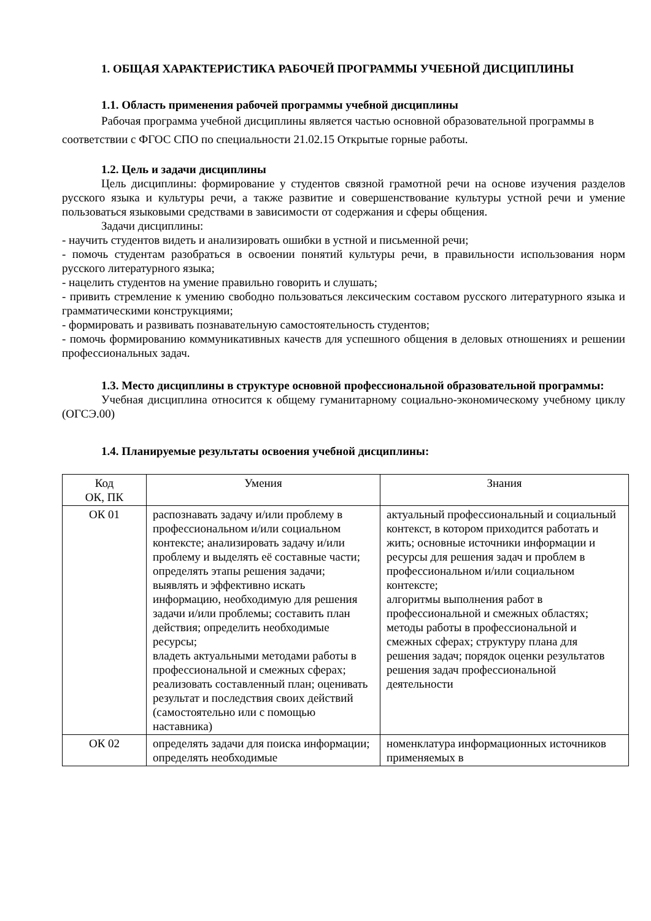1. ОБЩАЯ ХАРАКТЕРИСТИКА РАБОЧЕЙ ПРОГРАММЫ УЧЕБНОЙ ДИСЦИПЛИНЫ
1.1. Область применения рабочей программы учебной дисциплины
Рабочая программа учебной дисциплины является частью основной образовательной программы в соответствии с ФГОС СПО по специальности 21.02.15 Открытые горные работы.
1.2. Цель и задачи дисциплины
Цель дисциплины: формирование у студентов связной грамотной речи на основе изучения разделов русского языка и культуры речи, а также развитие и совершенствование культуры устной речи и умение пользоваться языковыми средствами в зависимости от содержания и сферы общения.
Задачи дисциплины:
- научить студентов видеть и анализировать ошибки в устной и письменной речи;
- помочь студентам разобраться в освоении понятий культуры речи, в правильности использования норм русского литературного языка;
- нацелить студентов на умение правильно говорить и слушать;
- привить стремление к умению свободно пользоваться лексическим составом русского литературного языка и грамматическими конструкциями;
- формировать и развивать познавательную самостоятельность студентов;
- помочь формированию коммуникативных качеств для успешного общения в деловых отношениях и решении профессиональных задач.
1.3. Место дисциплины в структуре основной профессиональной образовательной программы:
Учебная дисциплина относится к общему гуманитарному социально-экономическому учебному циклу (ОГСЭ.00)
1.4. Планируемые результаты освоения учебной дисциплины:
| Код ОК, ПК | Умения | Знания |
| --- | --- | --- |
| ОК 01 | распознавать задачу и/или проблему в профессиональном и/или социальном контексте; анализировать задачу и/или проблему и выделять её составные части; определять этапы решения задачи; выявлять и эффективно искать информацию, необходимую для решения задачи и/или проблемы; составить план действия; определить необходимые ресурсы; владеть актуальными методами работы в профессиональной и смежных сферах; реализовать составленный план; оценивать результат и последствия своих действий (самостоятельно или с помощью наставника) | актуальный профессиональный и социальный контекст, в котором приходится работать и жить; основные источники информации и ресурсы для решения задач и проблем в профессиональном и/или социальном контексте; алгоритмы выполнения работ в профессиональной и смежных областях; методы работы в профессиональной и смежных сферах; структуру плана для решения задач; порядок оценки результатов решения задач профессиональной деятельности |
| ОК 02 | определять задачи для поиска информации; определять необходимые | номенклатура информационных источников применяемых в |